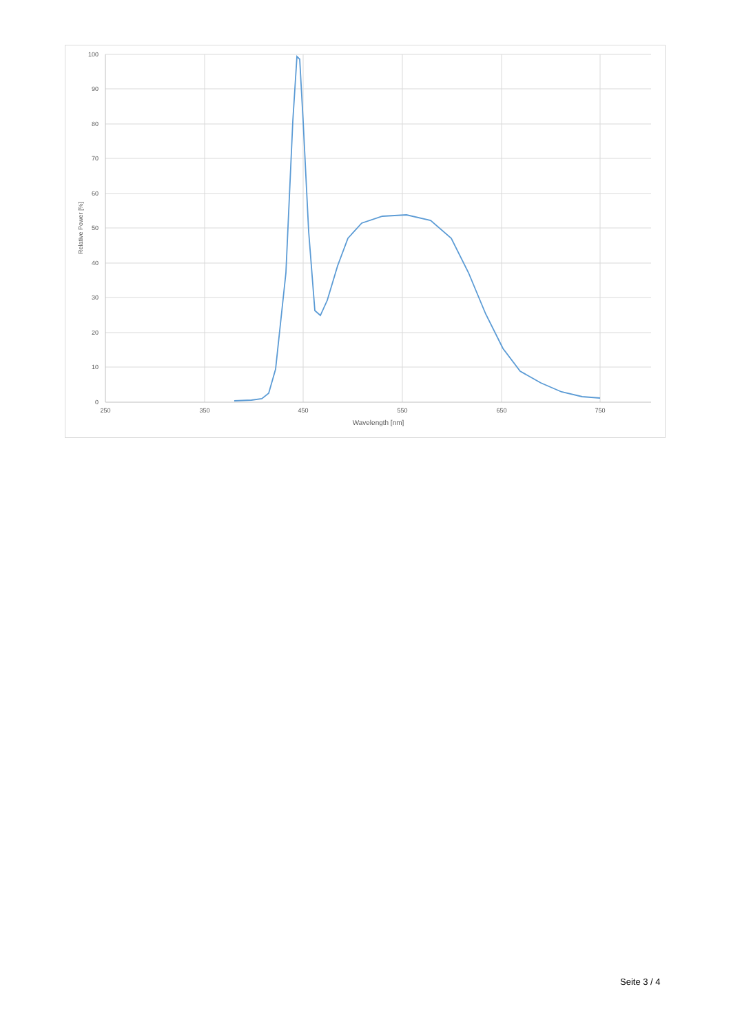100
90
80
70
60
50
40
30
20
10
0
250
350
450
550
650
750
Wavelength [nm]
Relative Power [%]
Seite 3 / 4